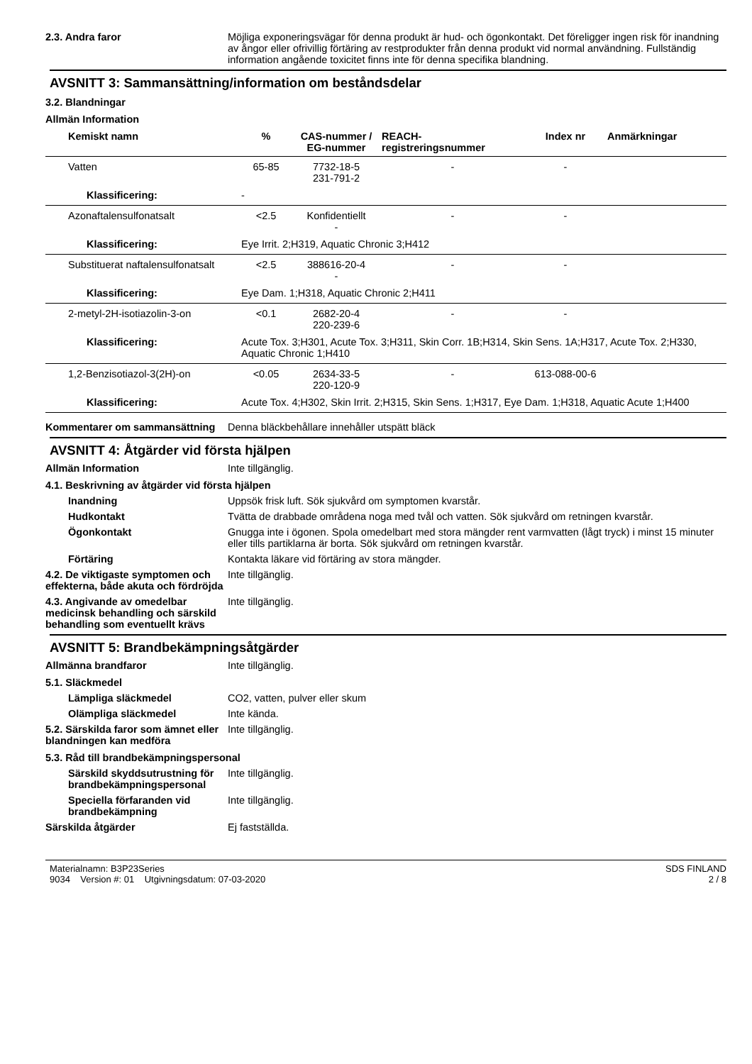2.3. Andra faror Möjliga exponeringsvägar för denna produkt är hud- och ögonkontakt. Det föreligger ingen risk för inandning av ångor eller ofrivillig förtäring av restprodukter från denna produkt vid normal användning. Fullständig information angående toxicitet finns inte för denna specifika blandning.
AVSNITT 3: Sammansättning/information om beståndsdelar
3.2. Blandningar
Allmän Information
| Kemiskt namn | % | CAS-nummer / EG-nummer | REACH-registreringsnummer | Index nr | Anmärkningar |
| --- | --- | --- | --- | --- | --- |
| Vatten | 65-85 | 7732-18-5 231-791-2 | - | - | |
| Klassificering: | - | | | | |
| Azonaftalensulfonatsalt | <2.5 | Konfidentiellt - | - | - | |
| Klassificering: | Eye Irrit. 2;H319, Aquatic Chronic 3;H412 | | | | |
| Substituerat naftalensulfonatsalt | <2.5 | 388616-20-4 - | - | - | |
| Klassificering: | Eye Dam. 1;H318, Aquatic Chronic 2;H411 | | | | |
| 2-metyl-2H-isotiazolin-3-on | <0.1 | 2682-20-4 220-239-6 | - | - | |
| Klassificering: | Acute Tox. 3;H301, Acute Tox. 3;H311, Skin Corr. 1B;H314, Skin Sens. 1A;H317, Acute Tox. 2;H330, Aquatic Chronic 1;H410 | | | | |
| 1,2-Benzisotiazol-3(2H)-on | <0.05 | 2634-33-5 220-120-9 | - | 613-088-00-6 | |
| Klassificering: | Acute Tox. 4;H302, Skin Irrit. 2;H315, Skin Sens. 1;H317, Eye Dam. 1;H318, Aquatic Acute 1;H400 | | | | |
Kommentarer om sammansättning Denna bläckbehållare innehåller utspätt bläck
AVSNITT 4: Åtgärder vid första hjälpen
Allmän Information Inte tillgänglig.
4.1. Beskrivning av åtgärder vid första hjälpen
Inandning Uppsök frisk luft. Sök sjukvård om symptomen kvarstår.
Hudkontakt Tvätta de drabbade områdena noga med tvål och vatten. Sök sjukvård om retningen kvarstår.
Ögonkontakt Gnugga inte i ögonen. Spola omedelbart med stora mängder rent varmvatten (lågt tryck) i minst 15 minuter eller tills partiklarna är borta. Sök sjukvård om retningen kvarstår.
Förtäring Kontakta läkare vid förtäring av stora mängder.
4.2. De viktigaste symptomen och effekterna, både akuta och fördröjda
Inte tillgänglig.
4.3. Angivande av omedelbar medicinsk behandling och särskild behandling som eventuellt krävs
Inte tillgänglig.
AVSNITT 5: Brandbekämpningsåtgärder
Allmänna brandfaror Inte tillgänglig.
5.1. Släckmedel
Lämpliga släckmedel CO2, vatten, pulver eller skum
Olämpliga släckmedel Inte kända.
5.2. Särskilda faror som ämnet eller blandningen kan medföra
Inte tillgänglig.
5.3. Råd till brandbekämpningspersonal
Särskild skyddsutrustning för brandbekämpningspersonal
Inte tillgänglig.
Speciella förfaranden vid brandbekämpning
Inte tillgänglig.
Särskilda åtgärder Ej fastställda.
Materialnamn: B3P23Series
9034 Version #: 01 Utgivningsdatum: 07-03-2020
SDS FINLAND
2 / 8